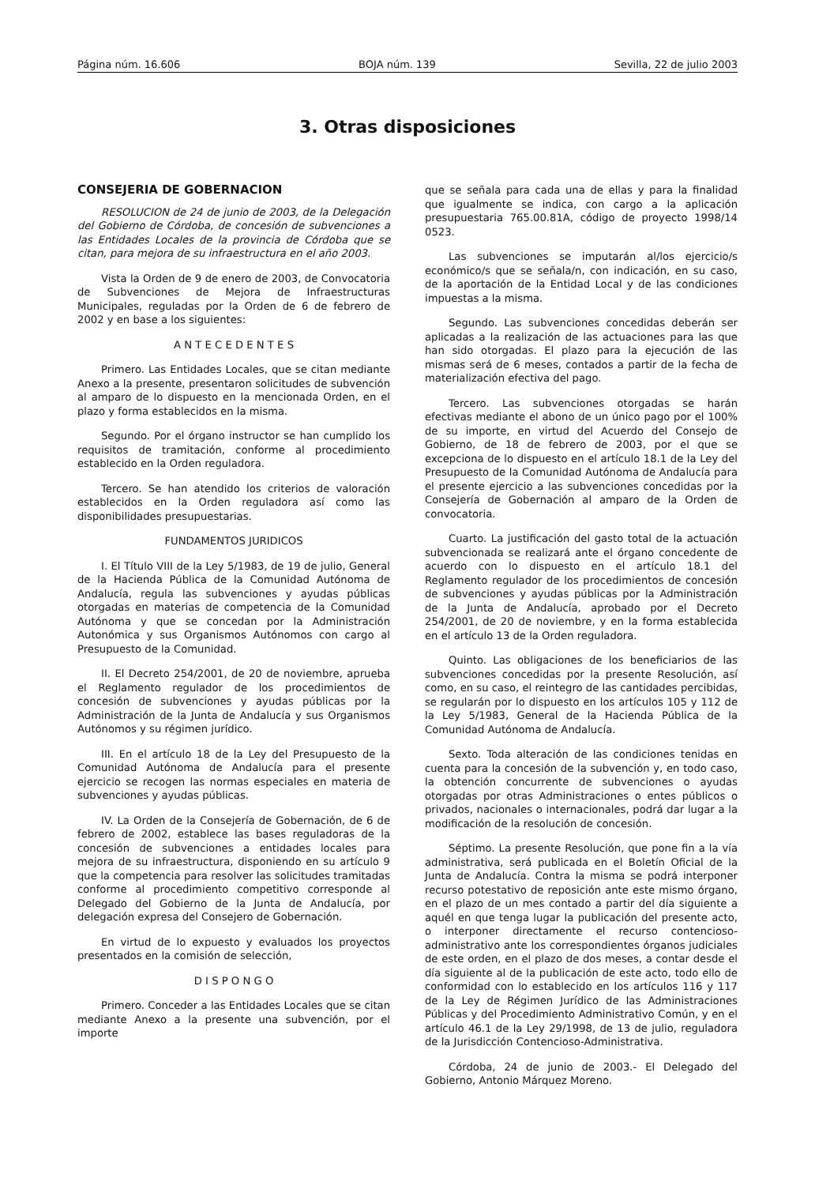Página núm. 16.606 BOJA núm. 139 Sevilla, 22 de julio 2003
3. Otras disposiciones
CONSEJERIA DE GOBERNACION
RESOLUCION de 24 de junio de 2003, de la Delegación del Gobierno de Córdoba, de concesión de subvenciones a las Entidades Locales de la provincia de Córdoba que se citan, para mejora de su infraestructura en el año 2003.
Vista la Orden de 9 de enero de 2003, de Convocatoria de Subvenciones de Mejora de Infraestructuras Municipales, reguladas por la Orden de 6 de febrero de 2002 y en base a los siguientes:
A N T E C E D E N T E S
Primero. Las Entidades Locales, que se citan mediante Anexo a la presente, presentaron solicitudes de subvención al amparo de lo dispuesto en la mencionada Orden, en el plazo y forma establecidos en la misma.
Segundo. Por el órgano instructor se han cumplido los requisitos de tramitación, conforme al procedimiento establecido en la Orden reguladora.
Tercero. Se han atendido los criterios de valoración establecidos en la Orden reguladora así como las disponibilidades presupuestarias.
FUNDAMENTOS JURIDICOS
I. El Título VIII de la Ley 5/1983, de 19 de julio, General de la Hacienda Pública de la Comunidad Autónoma de Andalucía, regula las subvenciones y ayudas públicas otorgadas en materias de competencia de la Comunidad Autónoma y que se concedan por la Administración Autonómica y sus Organismos Autónomos con cargo al Presupuesto de la Comunidad.
II. El Decreto 254/2001, de 20 de noviembre, aprueba el Reglamento regulador de los procedimientos de concesión de subvenciones y ayudas públicas por la Administración de la Junta de Andalucía y sus Organismos Autónomos y su régimen jurídico.
III. En el artículo 18 de la Ley del Presupuesto de la Comunidad Autónoma de Andalucía para el presente ejercicio se recogen las normas especiales en materia de subvenciones y ayudas públicas.
IV. La Orden de la Consejería de Gobernación, de 6 de febrero de 2002, establece las bases reguladoras de la concesión de subvenciones a entidades locales para mejora de su infraestructura, disponiendo en su artículo 9 que la competencia para resolver las solicitudes tramitadas conforme al procedimiento competitivo corresponde al Delegado del Gobierno de la Junta de Andalucía, por delegación expresa del Consejero de Gobernación.
En virtud de lo expuesto y evaluados los proyectos presentados en la comisión de selección,
D I S P O N G O
Primero. Conceder a las Entidades Locales que se citan mediante Anexo a la presente una subvención, por el importe
que se señala para cada una de ellas y para la finalidad que igualmente se indica, con cargo a la aplicación presupuestaria 765.00.81A, código de proyecto 1998/14 0523.
Las subvenciones se imputarán al/los ejercicio/s económico/s que se señala/n, con indicación, en su caso, de la aportación de la Entidad Local y de las condiciones impuestas a la misma.
Segundo. Las subvenciones concedidas deberán ser aplicadas a la realización de las actuaciones para las que han sido otorgadas. El plazo para la ejecución de las mismas será de 6 meses, contados a partir de la fecha de materialización efectiva del pago.
Tercero. Las subvenciones otorgadas se harán efectivas mediante el abono de un único pago por el 100% de su importe, en virtud del Acuerdo del Consejo de Gobierno, de 18 de febrero de 2003, por el que se excepciona de lo dispuesto en el artículo 18.1 de la Ley del Presupuesto de la Comunidad Autónoma de Andalucía para el presente ejercicio a las subvenciones concedidas por la Consejería de Gobernación al amparo de la Orden de convocatoria.
Cuarto. La justificación del gasto total de la actuación subvencionada se realizará ante el órgano concedente de acuerdo con lo dispuesto en el artículo 18.1 del Reglamento regulador de los procedimientos de concesión de subvenciones y ayudas públicas por la Administración de la Junta de Andalucía, aprobado por el Decreto 254/2001, de 20 de noviembre, y en la forma establecida en el artículo 13 de la Orden reguladora.
Quinto. Las obligaciones de los beneficiarios de las subvenciones concedidas por la presente Resolución, así como, en su caso, el reintegro de las cantidades percibidas, se regularán por lo dispuesto en los artículos 105 y 112 de la Ley 5/1983, General de la Hacienda Pública de la Comunidad Autónoma de Andalucía.
Sexto. Toda alteración de las condiciones tenidas en cuenta para la concesión de la subvención y, en todo caso, la obtención concurrente de subvenciones o ayudas otorgadas por otras Administraciones o entes públicos o privados, nacionales o internacionales, podrá dar lugar a la modificación de la resolución de concesión.
Séptimo. La presente Resolución, que pone fin a la vía administrativa, será publicada en el Boletín Oficial de la Junta de Andalucía. Contra la misma se podrá interponer recurso potestativo de reposición ante este mismo órgano, en el plazo de un mes contado a partir del día siguiente a aquél en que tenga lugar la publicación del presente acto, o interponer directamente el recurso contencioso-administrativo ante los correspondientes órganos judiciales de este orden, en el plazo de dos meses, a contar desde el día siguiente al de la publicación de este acto, todo ello de conformidad con lo establecido en los artículos 116 y 117 de la Ley de Régimen Jurídico de las Administraciones Públicas y del Procedimiento Administrativo Común, y en el artículo 46.1 de la Ley 29/1998, de 13 de julio, reguladora de la Jurisdicción Contencioso-Administrativa.
Córdoba, 24 de junio de 2003.- El Delegado del Gobierno, Antonio Márquez Moreno.